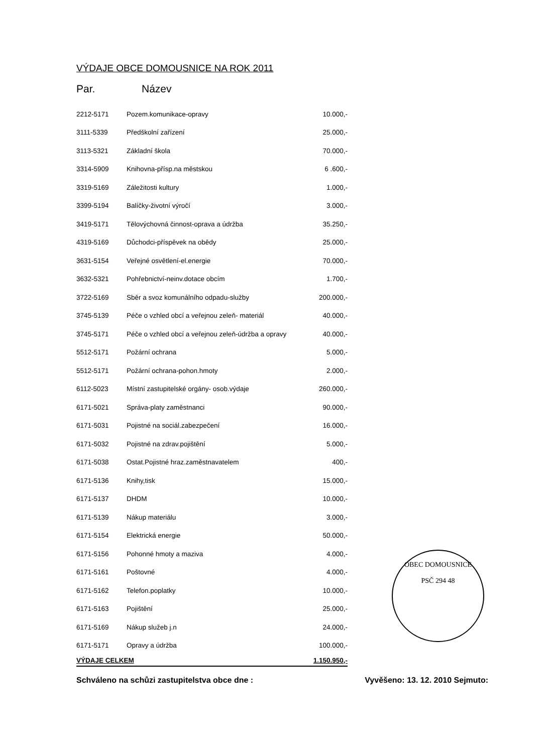VÝDAJE OBCE DOMOUSNICE NA ROK 2011
Par. Název
| 2212-5171 | Pozem.komunikace-opravy | 10.000,- |
| 3111-5339 | Předškolní zařízení | 25.000,- |
| 3113-5321 | Základní škola | 70.000,- |
| 3314-5909 | Knihovna-přísp.na městskou | 6 .600,- |
| 3319-5169 | Záležitosti kultury | 1.000,- |
| 3399-5194 | Balíčky-životní výročí | 3.000,- |
| 3419-5171 | Tělovýchovná činnost-oprava a údržba | 35.250,- |
| 4319-5169 | Důchodci-příspěvek na obědy | 25.000,- |
| 3631-5154 | Veřejné osvětlení-el.energie | 70.000,- |
| 3632-5321 | Pohřebnictví-neinv.dotace obcím | 1.700,- |
| 3722-5169 | Sběr a svoz komunálního odpadu-služby | 200.000,- |
| 3745-5139 | Péče o vzhled obcí a veřejnou zeleň- materiál | 40.000,- |
| 3745-5171 | Péče o vzhled obcí a veřejnou zeleň-údržba a opravy | 40.000,- |
| 5512-5171 | Požární ochrana | 5.000,- |
| 5512-5171 | Požární ochrana-pohon.hmoty | 2.000,- |
| 6112-5023 | Místní zastupitelské orgány- osob.výdaje | 260.000,- |
| 6171-5021 | Správa-platy zaměstnanci | 90.000,- |
| 6171-5031 | Pojistné na sociál.zabezpečení | 16.000,- |
| 6171-5032 | Pojistné na zdrav.pojištění | 5.000,- |
| 6171-5038 | Ostat.Pojistné hraz.zaměstnavatelem | 400,- |
| 6171-5136 | Knihy,tisk | 15.000,- |
| 6171-5137 | DHDM | 10.000,- |
| 6171-5139 | Nákup materiálu | 3.000,- |
| 6171-5154 | Elektrická energie | 50.000,- |
| 6171-5156 | Pohonné hmoty a maziva | 4.000,- |
| 6171-5161 | Poštovné | 4.000,- |
| 6171-5162 | Telefon.poplatky | 10.000,- |
| 6171-5163 | Pojištění | 25.000,- |
| 6171-5169 | Nákup služeb j.n | 24.000,- |
| 6171-5171 | Opravy a údržba | 100.000,- |
| VÝDAJE CELKEM | | 1.150.950,- |
Schváleno na schůzi zastupitelstva obce dne : Vyvěšeno: 13. 12. 2010 Sejmuto:
OBEC DOMOUSNICE
PSČ 294 48